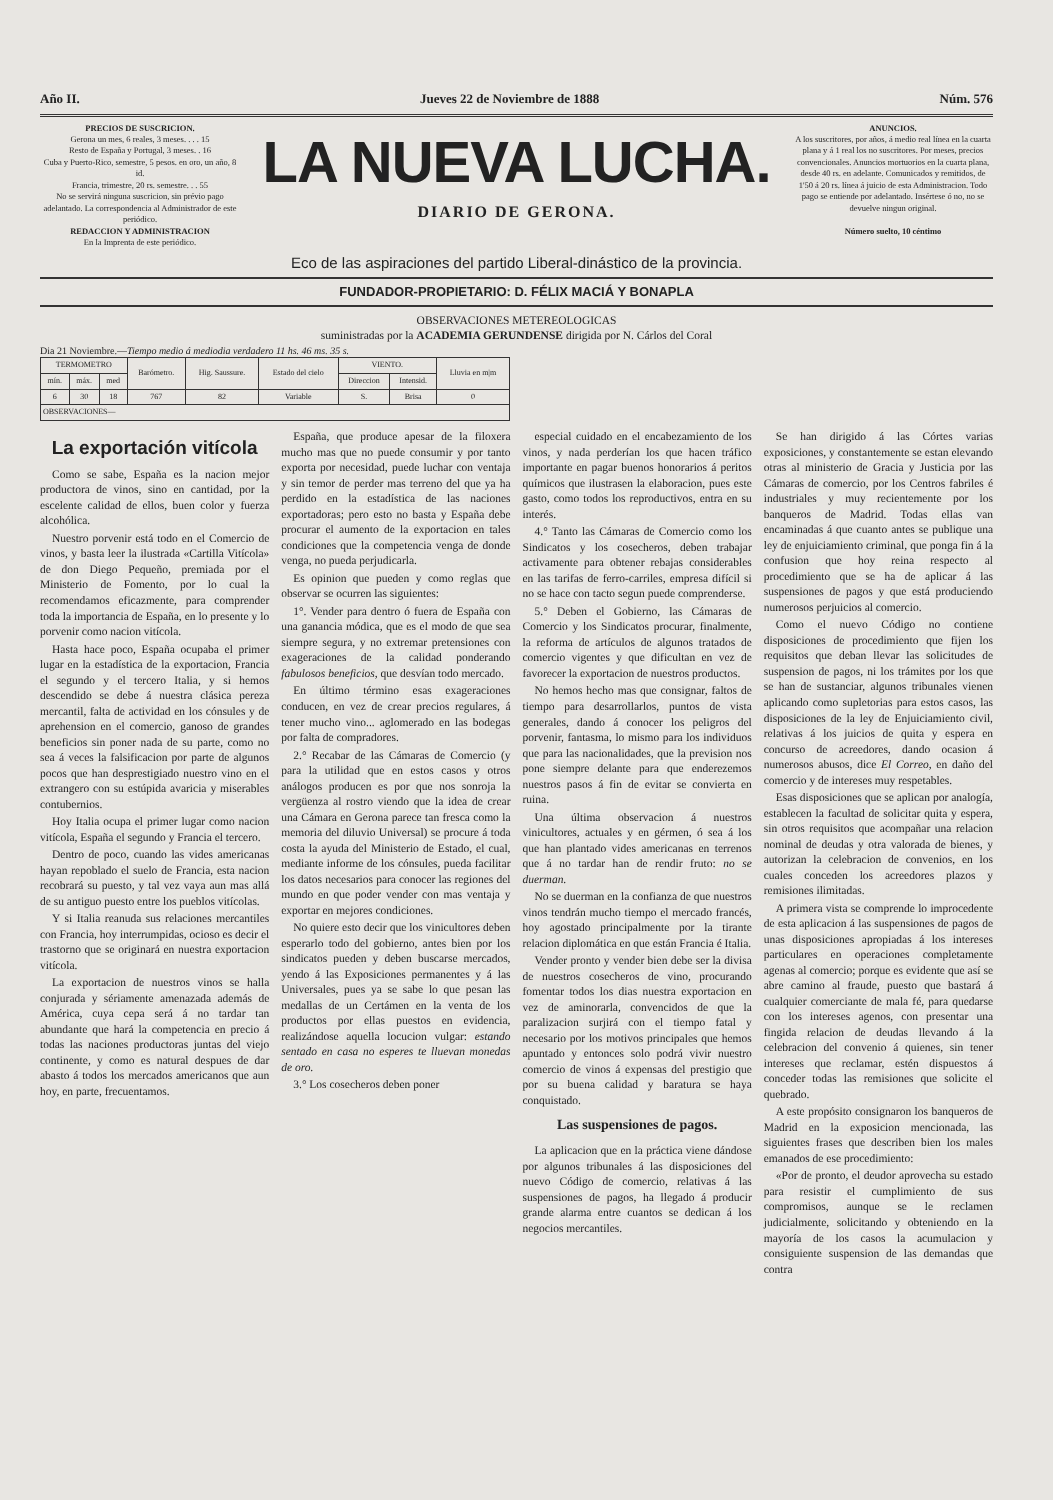Año II. Jueves 22 de Noviembre de 1888 Núm. 576
PRECIOS DE SUSCRICION.
Gerona un mes, 6 reales, 3 meses. . . . 15
Resto de España y Portugal, 3 meses. . 16
Cuba y Puerto-Rico, semestre, 5 pesos. en oro, un año, 8 id.
Francia, trimestre, 20 rs. semestre. . . 55
No se servirá ninguna suscricion, sin prévio pago adelantado. La correspondencia al Administrador de este periódico.
REDACCION Y ADMINISTRACION
En la Imprenta de este periódico.
LA NUEVA LUCHA.
DIARIO DE GERONA.
ANUNCIOS.
A los suscritores, por años, á medio real línea en la cuarta plana y á 1 real los no suscritores. Por meses, precios convencionales. Anuncios mortuorios en la cuarta plana, desde 40 rs. en adelante. Comunicados y remitidos, de 1'50 á 20 rs. línea á juicio de esta Administracion. Todo pago se entiende por adelantado. Insértese ó no, no se devuelve ningun original.
Número suelto, 10 céntimo
Eco de las aspiraciones del partido Liberal-dinástico de la provincia.
FUNDADOR-PROPIETARIO: D. FÉLIX MACIÁ Y BONAPLA
OBSERVACIONES METEREOLOGICAS
suministradas por la ACADEMIA GERUNDENSE dirigida por N. Cárlos del Coral
Dia 21 Noviembre.—Tiempo medio á mediodia verdadero 11 hs. 46 ms. 35 s.
| TERMOMETRO | | | Barómetro. | Hig. Saussure. | Estado del cielo | VIENTO. | | Lluvia en m/m |
| --- | --- | --- | --- | --- | --- | --- | --- | --- |
| mín. | máx. | med | | | | Direccion | Intensid. | |
| 6 | 30 | 18 | 767 | 82 | Variable | S. | Brisa | 0 |
| OBSERVACIONES— | | | | | | | | |
La exportación vitícola
Como se sabe, España es la nacion mejor productora de vinos, sino en cantidad, por la escelente calidad de ellos, buen color y fuerza alcohólica.
Nuestro porvenir está todo en el Comercio de vinos, y basta leer la ilustrada «Cartilla Vitícola» de don Diego Pequeño, premiada por el Ministerio de Fomento, por lo cual la recomendamos eficazmente, para comprender toda la importancia de España, en lo presente y lo porvenir como nacion vitícola.
Hasta hace poco, España ocupaba el primer lugar en la estadística de la exportacion, Francia el segundo y el tercero Italia, y si hemos descendido se debe á nuestra clásica pereza mercantil, falta de actividad en los cónsules y de aprehension en el comercio, ganoso de grandes beneficios sin poner nada de su parte, como no sea á veces la falsificacion por parte de algunos pocos que han desprestigiado nuestro vino en el extrangero con su estúpida avaricia y miserables contubernios.
Hoy Italia ocupa el primer lugar como nacion vitícola, España el segundo y Francia el tercero.
Dentro de poco, cuando las vides americanas hayan repoblado el suelo de Francia, esta nacion recobrará su puesto, y tal vez vaya aun mas allá de su antiguo puesto entre los pueblos vitícolas.
Y si Italia reanuda sus relaciones mercantiles con Francia, hoy interrumpidas, ocioso es decir el trastorno que se originará en nuestra exportacion vitícola.
La exportacion de nuestros vinos se halla conjurada y sériamente amenazada además de América, cuya cepa será á no tardar tan abundante que hará la competencia en precio á todas las naciones productoras juntas del viejo continente, y como es natural despues de dar abasto á todos los mercados americanos que aun hoy, en parte, frecuentamos.
España, que produce apesar de la filoxera mucho mas que no puede consumir y por tanto exporta por necesidad, puede luchar con ventaja y sin temor de perder mas terreno del que ya ha perdido en la estadística de las naciones exportadoras; pero esto no basta y España debe procurar el aumento de la exportacion en tales condiciones que la competencia venga de donde venga, no pueda perjudicarla.
Es opinion que pueden y como reglas que observar se ocurren las siguientes:
1°. Vender para dentro ó fuera de España con una ganancia módica, que es el modo de que sea siempre segura, y no extremar pretensiones con exageraciones de la calidad ponderando fabulosos beneficios, que desvían todo mercado.
En último término esas exageraciones conducen, en vez de crear precios regulares, á tener mucho vino... aglomerado en las bodegas por falta de compradores.
2.° Recabar de las Cámaras de Comercio (y para la utilidad que en estos casos y otros análogos producen es por que nos sonroja la vergüenza al rostro viendo que la idea de crear una Cámara en Gerona parece tan fresca como la memoria del diluvio Universal) se procure á toda costa la ayuda del Ministerio de Estado, el cual, mediante informe de los cónsules, pueda facilitar los datos necesarios para conocer las regiones del mundo en que poder vender con mas ventaja y exportar en mejores condiciones.
No quiere esto decir que los vinicultores deben esperarlo todo del gobierno, antes bien por los sindicatos pueden y deben buscarse mercados, yendo á las Exposiciones permanentes y á las Universales, pues ya se sabe lo que pesan las medallas de un Certámen en la venta de los productos por ellas puestos en evidencia, realizándose aquella locucion vulgar: estando sentado en casa no esperes te lluevan monedas de oro.
3.° Los cosecheros deben poner
especial cuidado en el encabezamiento de los vinos, y nada perderían los que hacen tráfico importante en pagar buenos honorarios á peritos químicos que ilustrasen la elaboracion, pues este gasto, como todos los reproductivos, entra en su interés.
4.° Tanto las Cámaras de Comercio como los Sindicatos y los cosecheros, deben trabajar activamente para obtener rebajas considerables en las tarifas de ferro-carriles, empresa difícil si no se hace con tacto segun puede comprenderse.
5.° Deben el Gobierno, las Cámaras de Comercio y los Sindicatos procurar, finalmente, la reforma de artículos de algunos tratados de comercio vigentes y que dificultan en vez de favorecer la exportacion de nuestros productos.
No hemos hecho mas que consignar, faltos de tiempo para desarrollarlos, puntos de vista generales, dando á conocer los peligros del porvenir, fantasma, lo mismo para los individuos que para las nacionalidades, que la prevision nos pone siempre delante para que enderezemos nuestros pasos á fin de evitar se convierta en ruina.
Una última observacion á nuestros vinicultores, actuales y en gérmen, ó sea á los que han plantado vides americanas en terrenos que á no tardar han de rendir fruto: no se duerman.
No se duerman en la confianza de que nuestros vinos tendrán mucho tiempo el mercado francés, hoy agostado principalmente por la tirante relacion diplomática en que están Francia é Italia.
Vender pronto y vender bien debe ser la divisa de nuestros cosecheros de vino, procurando fomentar todos los dias nuestra exportacion en vez de aminorarla, convencidos de que la paralizacion surjirá con el tiempo fatal y necesario por los motivos principales que hemos apuntado y entonces solo podrá vivir nuestro comercio de vinos á expensas del prestigio que por su buena calidad y baratura se haya conquistado.
Las suspensiones de pagos.
La aplicacion que en la práctica viene dándose por algunos tribunales á las disposiciones del nuevo Código de comercio, relativas á las suspensiones de pagos, ha llegado á producir grande alarma entre cuantos se dedican á los negocios mercantiles.
Se han dirigido á las Córtes varias exposiciones, y constantemente se estan elevando otras al ministerio de Gracia y Justicia por las Cámaras de comercio, por los Centros fabriles é industriales y muy recientemente por los banqueros de Madrid. Todas ellas van encaminadas á que cuanto antes se publique una ley de enjuiciamiento criminal, que ponga fin á la confusion que hoy reina respecto al procedimiento que se ha de aplicar á las suspensiones de pagos y que está produciendo numerosos perjuicios al comercio.
Como el nuevo Código no contiene disposiciones de procedimiento que fijen los requisitos que deban llevar las solicitudes de suspension de pagos, ni los trámites por los que se han de sustanciar, algunos tribunales vienen aplicando como supletorias para estos casos, las disposiciones de la ley de Enjuiciamiento civil, relativas á los juicios de quita y espera en concurso de acreedores, dando ocasion á numerosos abusos, dice El Correo, en daño del comercio y de intereses muy respetables.
Esas disposiciones que se aplican por analogía, establecen la facultad de solicitar quita y espera, sin otros requisitos que acompañar una relacion nominal de deudas y otra valorada de bienes, y autorizan la celebracion de convenios, en los cuales conceden los acreedores plazos y remisiones ilimitadas.
A primera vista se comprende lo improcedente de esta aplicacion á las suspensiones de pagos de unas disposiciones apropiadas á los intereses particulares en operaciones completamente agenas al comercio; porque es evidente que así se abre camino al fraude, puesto que bastará á cualquier comerciante de mala fé, para quedarse con los intereses agenos, con presentar una fingida relacion de deudas llevando á la celebracion del convenio á quienes, sin tener intereses que reclamar, estén dispuestos á conceder todas las remisiones que solicite el quebrado.
A este propósito consignaron los banqueros de Madrid en la exposicion mencionada, las siguientes frases que describen bien los males emanados de ese procedimiento:
«Por de pronto, el deudor aprovecha su estado para resistir el cumplimiento de sus compromisos, aunque se le reclamen judicialmente, solicitando y obteniendo en la mayoría de los casos la acumulacion y consiguiente suspension de las demandas que contra